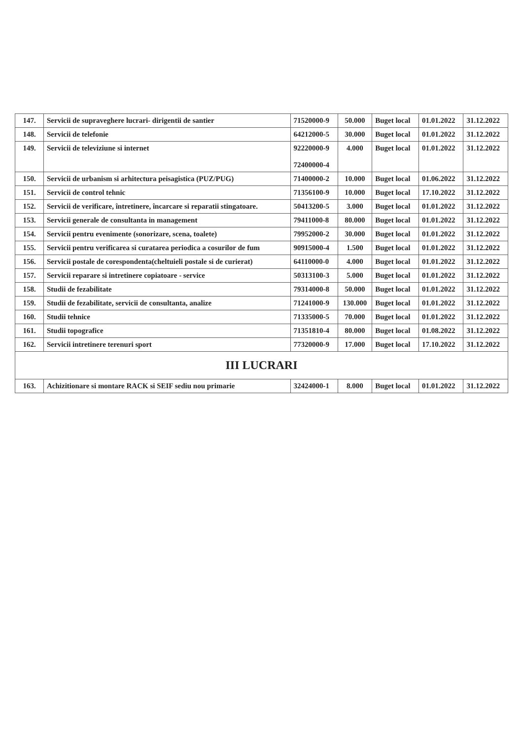| 147. | Servicii de supraveghere lucrari- dirigentii de santier | 71520000-9 | 50.000 | Buget local | 01.01.2022 | 31.12.2022 |
| 148. | Servicii de telefonie | 64212000-5 | 30.000 | Buget local | 01.01.2022 | 31.12.2022 |
| 149. | Servicii de televiziune si internet | 92220000-9 72400000-4 | 4.000 | Buget local | 01.01.2022 | 31.12.2022 |
| 150. | Servicii de urbanism si arhitectura peisagistica (PUZ/PUG) | 71400000-2 | 10.000 | Buget local | 01.06.2022 | 31.12.2022 |
| 151. | Servicii de control tehnic | 71356100-9 | 10.000 | Buget local | 17.10.2022 | 31.12.2022 |
| 152. | Servicii de verificare, întretinere, încarcare si reparatii stingatoare. | 50413200-5 | 3.000 | Buget local | 01.01.2022 | 31.12.2022 |
| 153. | Servicii generale de consultanta in management | 79411000-8 | 80.000 | Buget local | 01.01.2022 | 31.12.2022 |
| 154. | Servicii pentru evenimente (sonorizare, scena, toalete) | 79952000-2 | 30.000 | Buget local | 01.01.2022 | 31.12.2022 |
| 155. | Servicii pentru verificarea si curatarea periodica a cosurilor de fum | 90915000-4 | 1.500 | Buget local | 01.01.2022 | 31.12.2022 |
| 156. | Servicii postale de corespondenta(cheltuieli postale si de curierat) | 64110000-0 | 4.000 | Buget local | 01.01.2022 | 31.12.2022 |
| 157. | Servicii reparare si intretinere copiatoare - service | 50313100-3 | 5.000 | Buget local | 01.01.2022 | 31.12.2022 |
| 158. | Studii de fezabilitate | 79314000-8 | 50.000 | Buget local | 01.01.2022 | 31.12.2022 |
| 159. | Studii de fezabilitate, servicii de consultanta, analize | 71241000-9 | 130.000 | Buget local | 01.01.2022 | 31.12.2022 |
| 160. | Studii tehnice | 71335000-5 | 70.000 | Buget local | 01.01.2022 | 31.12.2022 |
| 161. | Studii topografice | 71351810-4 | 80.000 | Buget local | 01.08.2022 | 31.12.2022 |
| 162. | Servicii intretinere terenuri sport | 77320000-9 | 17.000 | Buget local | 17.10.2022 | 31.12.2022 |
| III LUCRARI | | | | | | |
| 163. | Achizitionare si montare RACK si SEIF sediu nou primarie | 32424000-1 | 8.000 | Buget local | 01.01.2022 | 31.12.2022 |